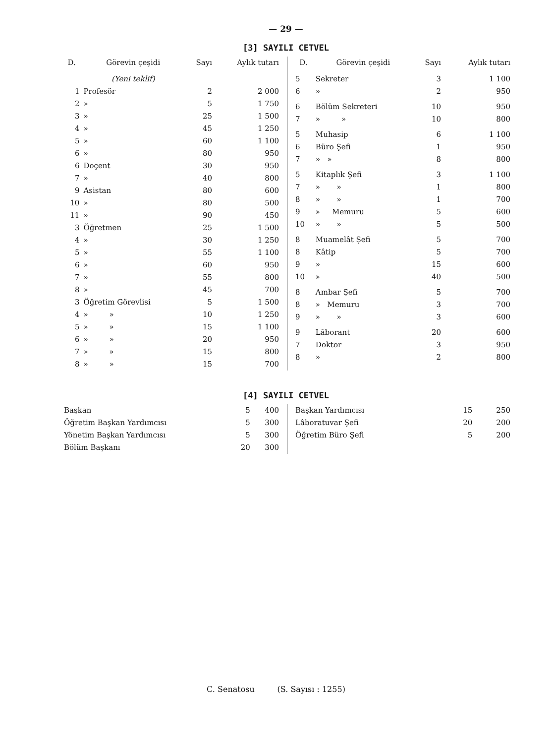— 29 —
[3] SAYILI CETVEL
| D. | Görevin çeşidi | Sayı | Aylık tutarı |
| --- | --- | --- | --- |
| | (Yeni teklif) | | |
| 1 | Profesör | 2 | 2 000 |
| 2 | » | 5 | 1 750 |
| 3 | » | 25 | 1 500 |
| 4 | » | 45 | 1 250 |
| 5 | » | 60 | 1 100 |
| 6 | » | 80 | 950 |
| 6 | Doçent | 30 | 950 |
| 7 | » | 40 | 800 |
| 9 | Asistan | 80 | 600 |
| 10 | » | 80 | 500 |
| 11 | » | 90 | 450 |
| 3 | Öğretmen | 25 | 1 500 |
| 4 | » | 30 | 1 250 |
| 5 | » | 55 | 1 100 |
| 6 | » | 60 | 950 |
| 7 | » | 55 | 800 |
| 8 | » | 45 | 700 |
| 3 | Öğretim Görevlisi | 5 | 1 500 |
| 4 | » » | 10 | 1 250 |
| 5 | » » | 15 | 1 100 |
| 6 | » » | 20 | 950 |
| 7 | » » | 15 | 800 |
| 8 | » » | 15 | 700 |
| D. | Görevin çeşidi | Sayı | Aylık tutarı |
| --- | --- | --- | --- |
| 5 | Sekreter | 3 | 1 100 |
| 6 | » | 2 | 950 |
| 6 | Bölüm Sekreteri | 10 | 950 |
| 7 | » » | 10 | 800 |
| 5 | Muhasip | 6 | 1 100 |
| 6 | Büro Şefi | 1 | 950 |
| 7 | » » | 8 | 800 |
| 5 | Kitaplık Şefi | 3 | 1 100 |
| 7 | » » | 1 | 800 |
| 8 | » » | 1 | 700 |
| 9 | » Memuru | 5 | 600 |
| 10 | » » | 5 | 500 |
| 8 | Muamelât Şefi | 5 | 700 |
| 8 | Kâtip | 5 | 700 |
| 9 | » | 15 | 600 |
| 10 | » | 40 | 500 |
| 8 | Ambar Şefi | 5 | 700 |
| 8 | » Memuru | 3 | 700 |
| 9 | » » | 3 | 600 |
| 9 | Lâborant | 20 | 600 |
| 7 | Doktor | 3 | 950 |
| 8 | » | 2 | 800 |
[4] SAYILI CETVEL
| Başkan | 5 | 400 |
| Öğretim Başkan Yardımcısı | 5 | 300 |
| Yönetim Başkan Yardımcısı | 5 | 300 |
| Bölüm Başkanı | 20 | 300 |
| Başkan Yardımcısı | 15 | 250 |
| Lâboratuvar Şefi | 20 | 200 |
| Öğretim Büro Şefi | 5 | 200 |
C. Senatosu (S. Sayısı : 1255)